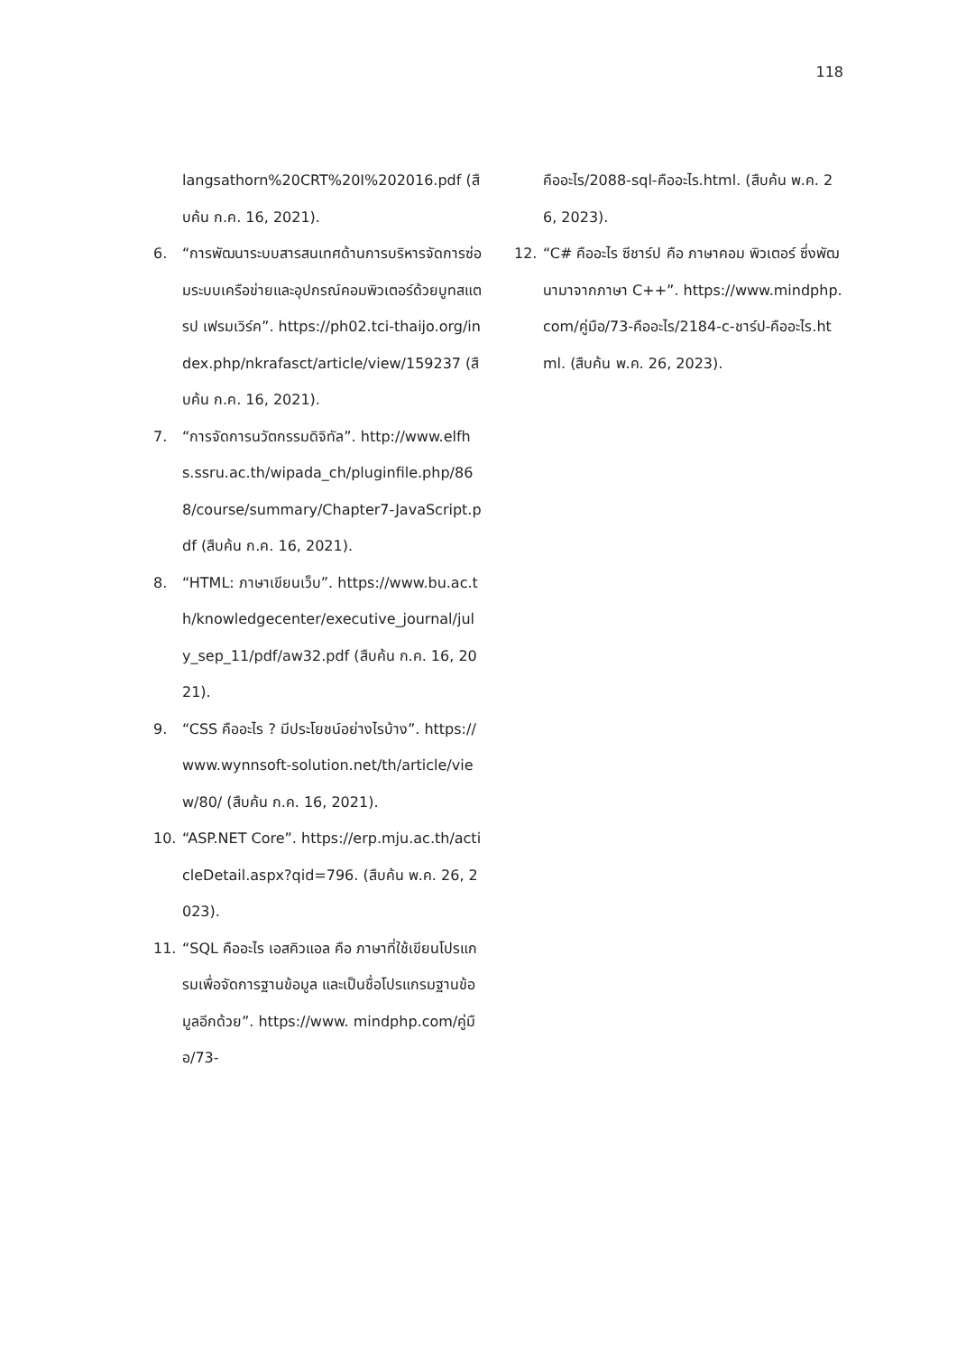118
langsathorn%20CRT%20I%202016.pdf (สืบค้น ก.ค. 16, 2021).
6. “การพัฒนาระบบสารสนเทศด้านการบริหารจัดการซ่อมระบบเครือข่ายและอุปกรณ์คอมพิวเตอร์ด้วยบูทสแตรป เฟรมเวิร์ค”. https://ph02.tci-thaijo.org/index.php/nkrafasct/article/view/159237 (สืบค้น ก.ค. 16, 2021).
7. “การจัดการนวัตกรรมดิจิทัล”. http://www.elfhs.ssru.ac.th/wipada_ch/pluginfile.php/868/course/summary/Chapter7-JavaScript.p df (สืบค้น ก.ค. 16, 2021).
8. “HTML: ภาษาเขียนเว็บ”. https://www.bu.ac.th/knowledgecenter/executive_journal/july_sep_11/pdf/aw32.pdf (สืบค้น ก.ค. 16, 2021).
9. “CSS คืออะไร ? มีประโยชน์อย่างไรบ้าง”. https://www.wynnsoft-solution.net/th/article/view/80/ (สืบค้น ก.ค. 16, 2021).
10. “ASP.NET Core”. https://erp.mju.ac.th/acticleDetail.aspx?qid=796. (สืบค้น พ.ค. 26, 2023).
11. “SQL คืออะไร เอสคิวแอล คือ ภาษาที่ใช้เขียนโปรแกรมเพื่อจัดการฐานข้อมูล และเป็นชื่อโปรแกรมฐานข้อมูลอีกด้วย”. https://www. mindphp.com/คู่มือ/73-
คืออะไร/2088-sql-คืออะไร.html. (สืบค้น พ.ค. 26, 2023).
12. “C# คืออะไร ซีชาร์ป คือ ภาษาคอม พิวเตอร์ ซึ่งพัฒนามาจากภาษา C++”. https://www.mindphp.com/คู่มือ/73-คืออะไร/2184-c-ชาร์ป-คืออะไร.html. (สืบค้น พ.ค. 26, 2023).